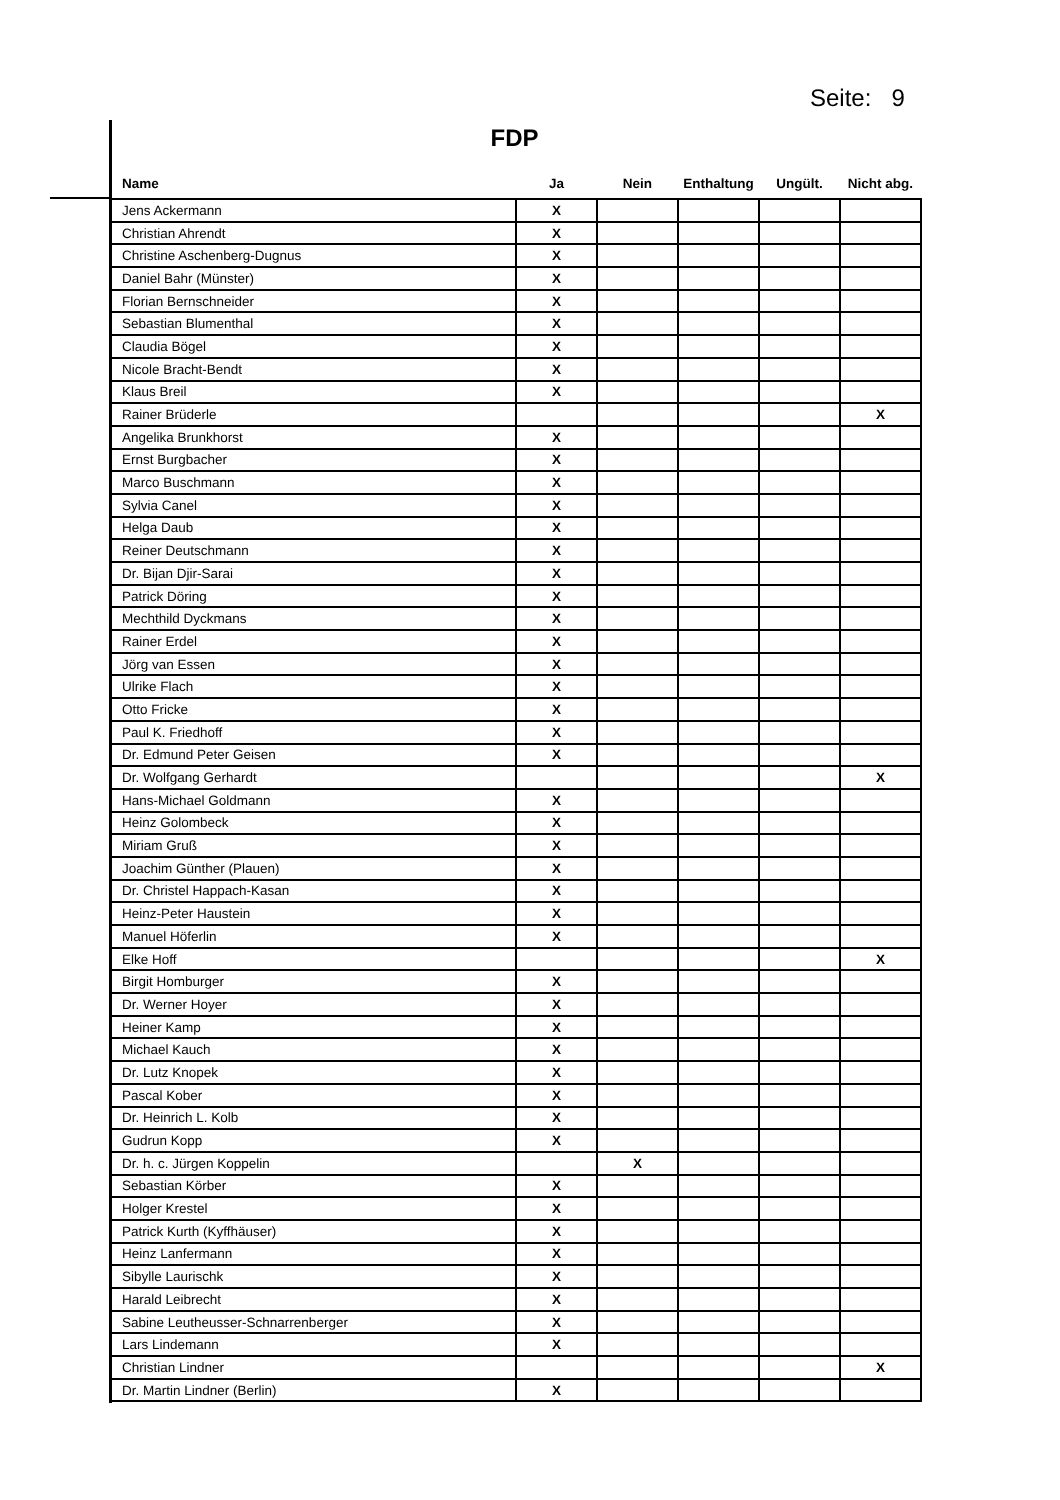Seite: 9
FDP
| Name | Ja | Nein | Enthaltung | Ungült. | Nicht abg. |
| --- | --- | --- | --- | --- | --- |
| Jens Ackermann | X | | | | |
| Christian Ahrendt | X | | | | |
| Christine Aschenberg-Dugnus | X | | | | |
| Daniel Bahr (Münster) | X | | | | |
| Florian Bernschneider | X | | | | |
| Sebastian Blumenthal | X | | | | |
| Claudia Bögel | X | | | | |
| Nicole Bracht-Bendt | X | | | | |
| Klaus Breil | X | | | | |
| Rainer Brüderle | | | | | X |
| Angelika Brunkhorst | X | | | | |
| Ernst Burgbacher | X | | | | |
| Marco Buschmann | X | | | | |
| Sylvia Canel | X | | | | |
| Helga Daub | X | | | | |
| Reiner Deutschmann | X | | | | |
| Dr. Bijan Djir-Sarai | X | | | | |
| Patrick Döring | X | | | | |
| Mechthild Dyckmans | X | | | | |
| Rainer Erdel | X | | | | |
| Jörg van Essen | X | | | | |
| Ulrike Flach | X | | | | |
| Otto Fricke | X | | | | |
| Paul K. Friedhoff | X | | | | |
| Dr. Edmund Peter Geisen | X | | | | |
| Dr. Wolfgang Gerhardt | | | | | X |
| Hans-Michael Goldmann | X | | | | |
| Heinz Golombeck | X | | | | |
| Miriam Gruß | X | | | | |
| Joachim Günther (Plauen) | X | | | | |
| Dr. Christel Happach-Kasan | X | | | | |
| Heinz-Peter Haustein | X | | | | |
| Manuel Höferlin | X | | | | |
| Elke Hoff | | | | | X |
| Birgit Homburger | X | | | | |
| Dr. Werner Hoyer | X | | | | |
| Heiner Kamp | X | | | | |
| Michael Kauch | X | | | | |
| Dr. Lutz Knopek | X | | | | |
| Pascal Kober | X | | | | |
| Dr. Heinrich L. Kolb | X | | | | |
| Gudrun Kopp | X | | | | |
| Dr. h. c. Jürgen Koppelin | | X | | | |
| Sebastian Körber | X | | | | |
| Holger Krestel | X | | | | |
| Patrick Kurth (Kyffhäuser) | X | | | | |
| Heinz Lanfermann | X | | | | |
| Sibylle Laurischk | X | | | | |
| Harald Leibrecht | X | | | | |
| Sabine Leutheusser-Schnarrenberger | X | | | | |
| Lars Lindemann | X | | | | |
| Christian Lindner | | | | | X |
| Dr. Martin Lindner (Berlin) | X | | | | |